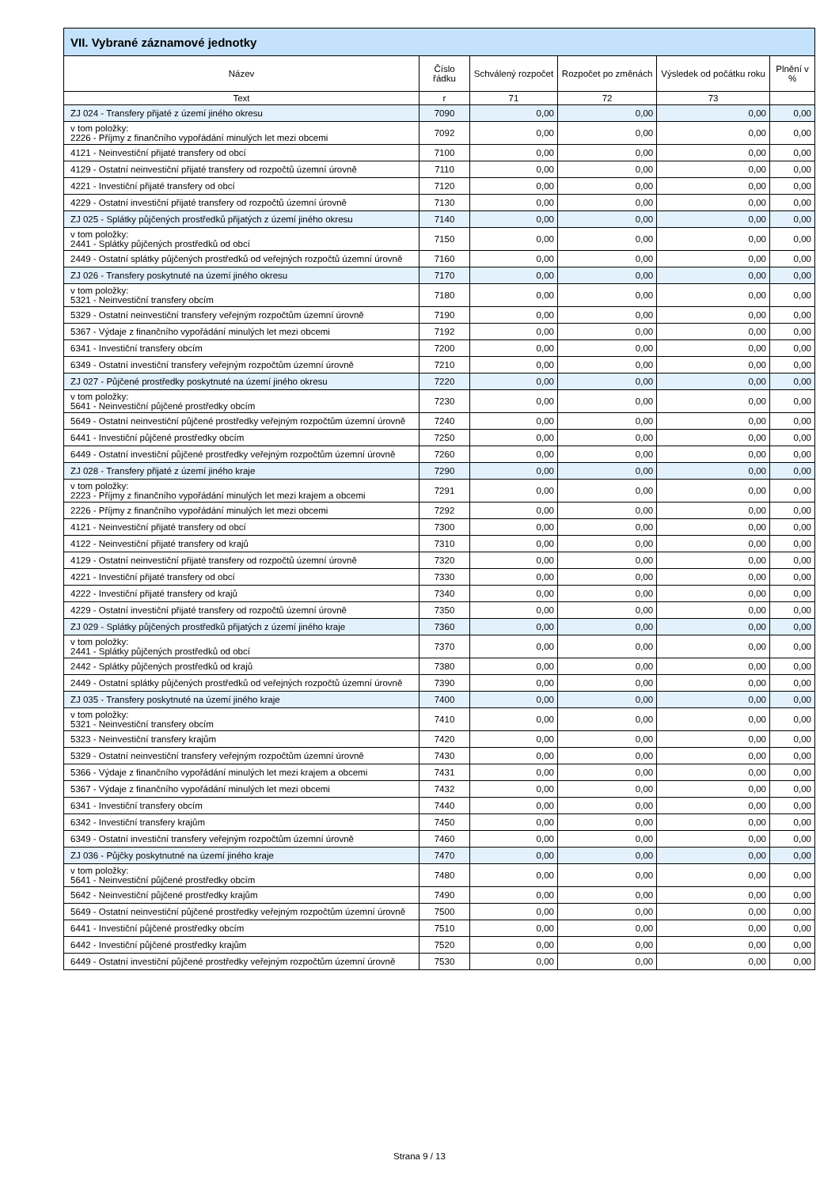| VII. Vybrané záznamové jednotky | | | | | |
| --- | --- | --- | --- | --- | --- |
| Název | Číslo řádku | Schválený rozpočet | Rozpočet po změnách | Výsledek od počátku roku | Plnění v % |
| Text | r | 71 | 72 | 73 | |
| ZJ 024 - Transfery přijaté z území jiného okresu | 7090 | 0,00 | 0,00 | 0,00 | 0,00 |
| v tom položky: 2226 - Příjmy z finančního vypořádání minulých let mezi obcemi | 7092 | 0,00 | 0,00 | 0,00 | 0,00 |
| 4121 - Neinvestiční přijaté transfery od obcí | 7100 | 0,00 | 0,00 | 0,00 | 0,00 |
| 4129 - Ostatní neinvestiční přijaté transfery od rozpočtů územní úrovně | 7110 | 0,00 | 0,00 | 0,00 | 0,00 |
| 4221 - Investiční přijaté transfery od obcí | 7120 | 0,00 | 0,00 | 0,00 | 0,00 |
| 4229 - Ostatní investiční přijaté transfery od rozpočtů územní úrovně | 7130 | 0,00 | 0,00 | 0,00 | 0,00 |
| ZJ 025 - Splátky půjčených prostředků přijatých z území jiného okresu | 7140 | 0,00 | 0,00 | 0,00 | 0,00 |
| v tom položky: 2441 - Splátky půjčených prostředků od obcí | 7150 | 0,00 | 0,00 | 0,00 | 0,00 |
| 2449 - Ostatní splátky půjčených prostředků od veřejných rozpočtů územní úrovně | 7160 | 0,00 | 0,00 | 0,00 | 0,00 |
| ZJ 026 - Transfery poskytnuté na území jiného okresu | 7170 | 0,00 | 0,00 | 0,00 | 0,00 |
| v tom položky: 5321 - Neinvestiční transfery obcím | 7180 | 0,00 | 0,00 | 0,00 | 0,00 |
| 5329 - Ostatní neinvestiční transfery veřejným rozpočtům územní úrovně | 7190 | 0,00 | 0,00 | 0,00 | 0,00 |
| 5367 - Výdaje z finančního vypořádání minulých let mezi obcemi | 7192 | 0,00 | 0,00 | 0,00 | 0,00 |
| 6341 - Investiční transfery obcím | 7200 | 0,00 | 0,00 | 0,00 | 0,00 |
| 6349 - Ostatní investiční transfery veřejným rozpočtům územní úrovně | 7210 | 0,00 | 0,00 | 0,00 | 0,00 |
| ZJ 027 - Půjčené prostředky poskytnuté na území jiného okresu | 7220 | 0,00 | 0,00 | 0,00 | 0,00 |
| v tom položky: 5641 - Neinvestiční půjčené prostředky obcím | 7230 | 0,00 | 0,00 | 0,00 | 0,00 |
| 5649 - Ostatní neinvestiční půjčené prostředky veřejným rozpočtům územní úrovně | 7240 | 0,00 | 0,00 | 0,00 | 0,00 |
| 6441 - Investiční půjčené prostředky obcím | 7250 | 0,00 | 0,00 | 0,00 | 0,00 |
| 6449 - Ostatní investiční půjčené prostředky veřejným rozpočtům územní úrovně | 7260 | 0,00 | 0,00 | 0,00 | 0,00 |
| ZJ 028 - Transfery přijaté z území jiného kraje | 7290 | 0,00 | 0,00 | 0,00 | 0,00 |
| v tom položky: 2223 - Příjmy z finančního vypořádání minulých let mezi krajem a obcemi | 7291 | 0,00 | 0,00 | 0,00 | 0,00 |
| 2226 - Příjmy z finančního vypořádání minulých let mezi obcemi | 7292 | 0,00 | 0,00 | 0,00 | 0,00 |
| 4121 - Neinvestiční přijaté transfery od obcí | 7300 | 0,00 | 0,00 | 0,00 | 0,00 |
| 4122 - Neinvestiční přijaté transfery od krajů | 7310 | 0,00 | 0,00 | 0,00 | 0,00 |
| 4129 - Ostatní neinvestiční přijaté transfery od rozpočtů územní úrovně | 7320 | 0,00 | 0,00 | 0,00 | 0,00 |
| 4221 - Investiční přijaté transfery od obcí | 7330 | 0,00 | 0,00 | 0,00 | 0,00 |
| 4222 - Investiční přijaté transfery od krajů | 7340 | 0,00 | 0,00 | 0,00 | 0,00 |
| 4229 - Ostatní investiční přijaté transfery od rozpočtů územní úrovně | 7350 | 0,00 | 0,00 | 0,00 | 0,00 |
| ZJ 029 - Splátky půjčených prostředků přijatých z území jiného kraje | 7360 | 0,00 | 0,00 | 0,00 | 0,00 |
| v tom položky: 2441 - Splátky půjčených prostředků od obcí | 7370 | 0,00 | 0,00 | 0,00 | 0,00 |
| 2442 - Splátky půjčených prostředků od krajů | 7380 | 0,00 | 0,00 | 0,00 | 0,00 |
| 2449 - Ostatní splátky půjčených prostředků od veřejných rozpočtů územní úrovně | 7390 | 0,00 | 0,00 | 0,00 | 0,00 |
| ZJ 035 - Transfery poskytnuté na území jiného kraje | 7400 | 0,00 | 0,00 | 0,00 | 0,00 |
| v tom položky: 5321 - Neinvestiční transfery obcím | 7410 | 0,00 | 0,00 | 0,00 | 0,00 |
| 5323 - Neinvestiční transfery krajům | 7420 | 0,00 | 0,00 | 0,00 | 0,00 |
| 5329 - Ostatní neinvestiční transfery veřejným rozpočtům územní úrovně | 7430 | 0,00 | 0,00 | 0,00 | 0,00 |
| 5366 - Výdaje z finančního vypořádání minulých let mezi krajem a obcemi | 7431 | 0,00 | 0,00 | 0,00 | 0,00 |
| 5367 - Výdaje z finančního vypořádání minulých let mezi obcemi | 7432 | 0,00 | 0,00 | 0,00 | 0,00 |
| 6341 - Investiční transfery obcím | 7440 | 0,00 | 0,00 | 0,00 | 0,00 |
| 6342 - Investiční transfery krajům | 7450 | 0,00 | 0,00 | 0,00 | 0,00 |
| 6349 - Ostatní investiční transfery veřejným rozpočtům územní úrovně | 7460 | 0,00 | 0,00 | 0,00 | 0,00 |
| ZJ 036 - Půjčky poskytnutné na území jiného kraje | 7470 | 0,00 | 0,00 | 0,00 | 0,00 |
| v tom položky: 5641 - Neinvestiční půjčené prostředky obcím | 7480 | 0,00 | 0,00 | 0,00 | 0,00 |
| 5642 - Neinvestiční půjčené prostředky krajům | 7490 | 0,00 | 0,00 | 0,00 | 0,00 |
| 5649 - Ostatní neinvestiční půjčené prostředky veřejným rozpočtům územní úrovně | 7500 | 0,00 | 0,00 | 0,00 | 0,00 |
| 6441 - Investiční půjčené prostředky obcím | 7510 | 0,00 | 0,00 | 0,00 | 0,00 |
| 6442 - Investiční půjčené prostředky krajům | 7520 | 0,00 | 0,00 | 0,00 | 0,00 |
| 6449 - Ostatní investiční půjčené prostředky veřejným rozpočtům územní úrovně | 7530 | 0,00 | 0,00 | 0,00 | 0,00 |
Strana 9 / 13